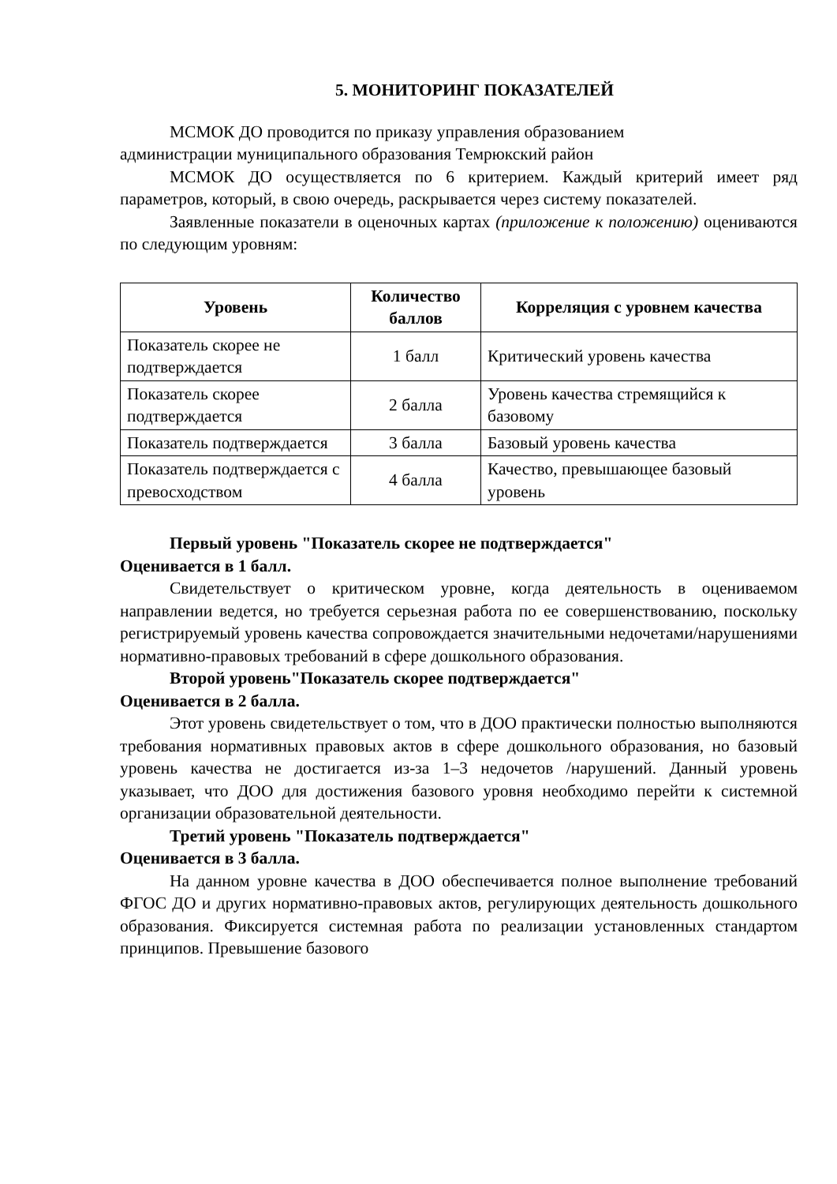5. МОНИТОРИНГ ПОКАЗАТЕЛЕЙ
МСМОК ДО проводится по приказу управления образованием
администрации муниципального образования Темрюкский район
МСМОК ДО осуществляется по 6 критерием. Каждый критерий имеет ряд параметров, который, в свою очередь, раскрывается через систему показателей.
Заявленные показатели в оценочных картах (приложение к положению) оцениваются по следующим уровням:
| Уровень | Количество баллов | Корреляция с уровнем качества |
| --- | --- | --- |
| Показатель скорее не подтверждается | 1 балл | Критический уровень качества |
| Показатель скорее подтверждается | 2 балла | Уровень качества стремящийся к базовому |
| Показатель подтверждается | 3 балла | Базовый уровень качества |
| Показатель подтверждается с превосходством | 4 балла | Качество, превышающее базовый уровень |
Первый уровень "Показатель скорее не подтверждается"
Оценивается в 1 балл.
Свидетельствует о критическом уровне, когда деятельность в оцениваемом направлении ведется, но требуется серьезная работа по ее совершенствованию, поскольку регистрируемый уровень качества сопровождается значительными недочетами/нарушениями нормативно-правовых требований в сфере дошкольного образования.
Второй уровень"Показатель скорее подтверждается"
Оценивается в 2 балла.
Этот уровень свидетельствует о том, что в ДОО практически полностью выполняются требования нормативных правовых актов в сфере дошкольного образования, но базовый уровень качества не достигается из-за 1–3 недочетов /нарушений. Данный уровень указывает, что ДОО для достижения базового уровня необходимо перейти к системной организации образовательной деятельности.
Третий уровень "Показатель подтверждается"
Оценивается в 3 балла.
На данном уровне качества в ДОО обеспечивается полное выполнение требований ФГОС ДО и других нормативно-правовых актов, регулирующих деятельность дошкольного образования. Фиксируется системная работа по реализации установленных стандартом принципов. Превышение базового